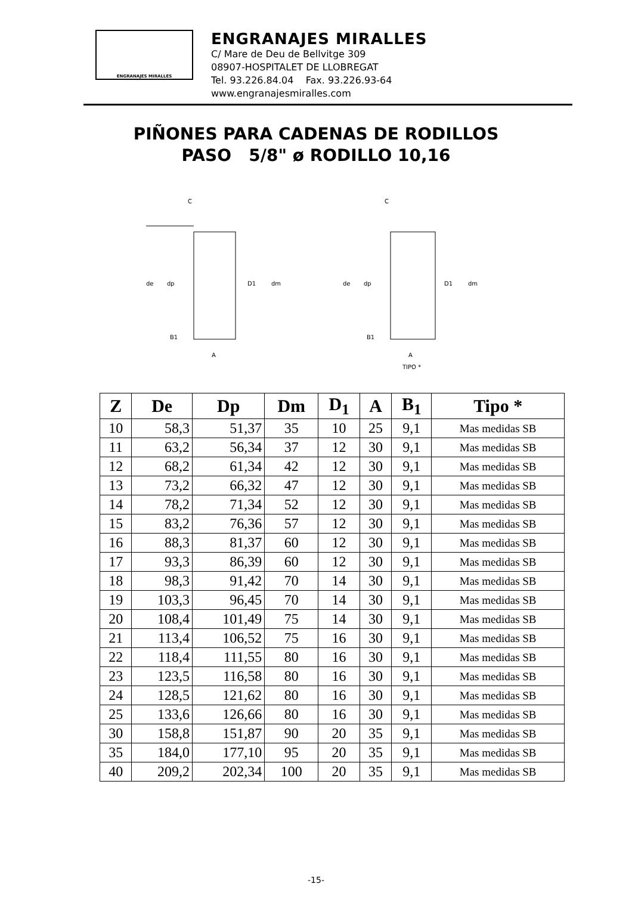ENGRANAJES MIRALLES
ENGRANAJES MIRALLES
C/ Mare de Deu de Bellvitge 309
08907-HOSPITALET DE LLOBREGAT
Tel. 93.226.84.04 Fax. 93.226.93-64
www.engranajesmiralles.com
PIÑONES PARA CADENAS DE RODILLOS
PASO 5/8" ø RODILLO 10,16
C
de
dp
D1
dm
B1
A
C
de
dp
D1
dm
B1
A
TIPO *
| Z | De | Dp | Dm | D<sub>1</sub> | A | B<sub>1</sub> | Tipo * |
| --- | --- | --- | --- | --- | --- | --- | --- |
| 10 | 58,3 | 51,37 | 35 | 10 | 25 | 9,1 | Mas medidas SB |
| 11 | 63,2 | 56,34 | 37 | 12 | 30 | 9,1 | Mas medidas SB |
| 12 | 68,2 | 61,34 | 42 | 12 | 30 | 9,1 | Mas medidas SB |
| 13 | 73,2 | 66,32 | 47 | 12 | 30 | 9,1 | Mas medidas SB |
| 14 | 78,2 | 71,34 | 52 | 12 | 30 | 9,1 | Mas medidas SB |
| 15 | 83,2 | 76,36 | 57 | 12 | 30 | 9,1 | Mas medidas SB |
| 16 | 88,3 | 81,37 | 60 | 12 | 30 | 9,1 | Mas medidas SB |
| 17 | 93,3 | 86,39 | 60 | 12 | 30 | 9,1 | Mas medidas SB |
| 18 | 98,3 | 91,42 | 70 | 14 | 30 | 9,1 | Mas medidas SB |
| 19 | 103,3 | 96,45 | 70 | 14 | 30 | 9,1 | Mas medidas SB |
| 20 | 108,4 | 101,49 | 75 | 14 | 30 | 9,1 | Mas medidas SB |
| 21 | 113,4 | 106,52 | 75 | 16 | 30 | 9,1 | Mas medidas SB |
| 22 | 118,4 | 111,55 | 80 | 16 | 30 | 9,1 | Mas medidas SB |
| 23 | 123,5 | 116,58 | 80 | 16 | 30 | 9,1 | Mas medidas SB |
| 24 | 128,5 | 121,62 | 80 | 16 | 30 | 9,1 | Mas medidas SB |
| 25 | 133,6 | 126,66 | 80 | 16 | 30 | 9,1 | Mas medidas SB |
| 30 | 158,8 | 151,87 | 90 | 20 | 35 | 9,1 | Mas medidas SB |
| 35 | 184,0 | 177,10 | 95 | 20 | 35 | 9,1 | Mas medidas SB |
| 40 | 209,2 | 202,34 | 100 | 20 | 35 | 9,1 | Mas medidas SB |
-15-